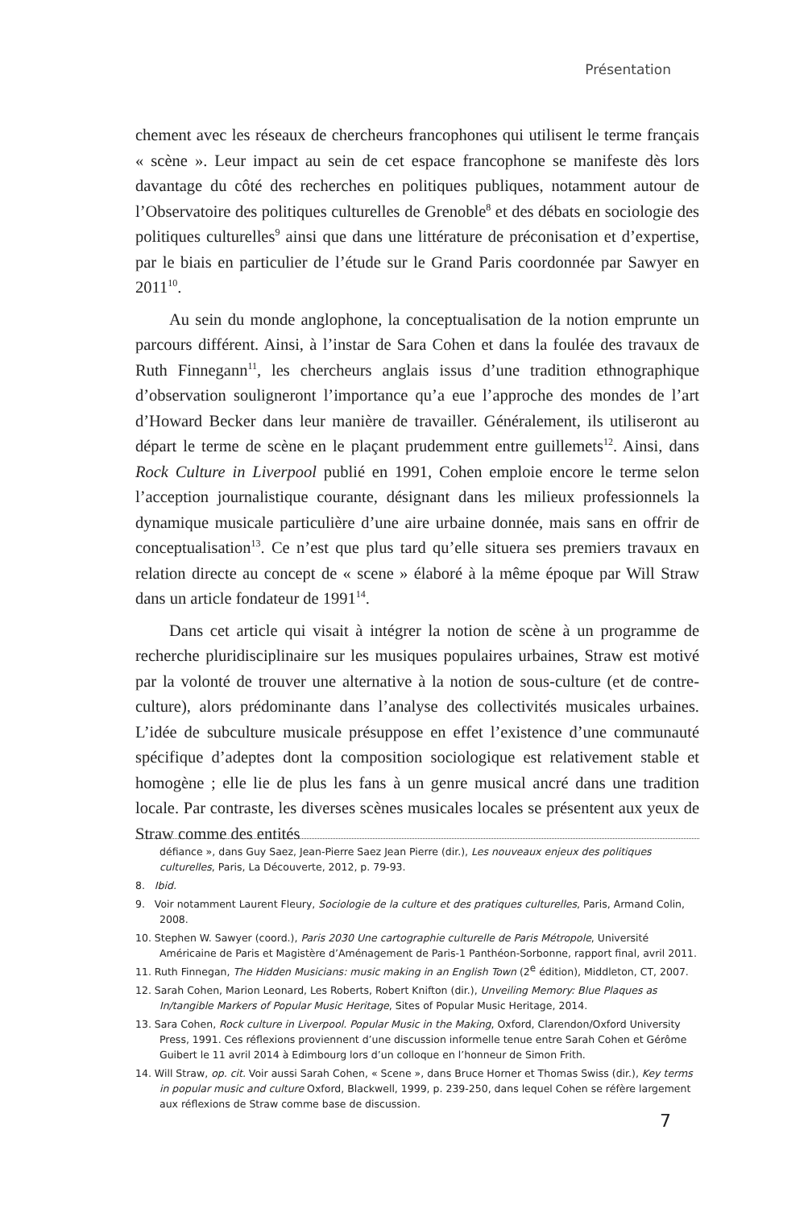Présentation
chement avec les réseaux de chercheurs francophones qui utilisent le terme français « scène ». Leur impact au sein de cet espace francophone se manifeste dès lors davantage du côté des recherches en politiques publiques, notamment autour de l’Observatoire des politiques culturelles de Grenoble<sup>8</sup> et des débats en sociologie des politiques culturelles<sup>9</sup> ainsi que dans une littérature de préconisation et d’expertise, par le biais en particulier de l’étude sur le Grand Paris coordonnée par Sawyer en 2011<sup>10</sup>.
Au sein du monde anglophone, la conceptualisation de la notion emprunte un parcours différent. Ainsi, à l’instar de Sara Cohen et dans la foulée des travaux de Ruth Finnegann<sup>11</sup>, les chercheurs anglais issus d’une tradition ethnographique d’observation souligneront l’importance qu’a eue l’approche des mondes de l’art d’Howard Becker dans leur manière de travailler. Généralement, ils utiliseront au départ le terme de scène en le plaçant prudemment entre guillemets<sup>12</sup>. Ainsi, dans Rock Culture in Liverpool publié en 1991, Cohen emploie encore le terme selon l’acception journalistique courante, désignant dans les milieux professionnels la dynamique musicale particulière d’une aire urbaine donnée, mais sans en offrir de conceptualisation<sup>13</sup>. Ce n’est que plus tard qu’elle situera ses premiers travaux en relation directe au concept de « scene » élaboré à la même époque par Will Straw dans un article fondateur de 1991<sup>14</sup>.
Dans cet article qui visait à intégrer la notion de scène à un programme de recherche pluridisciplinaire sur les musiques populaires urbaines, Straw est motivé par la volonté de trouver une alternative à la notion de sous-culture (et de contre-culture), alors prédominante dans l’analyse des collectivités musicales urbaines. L’idée de subculture musicale présuppose en effet l’existence d’une communauté spécifique d’adeptes dont la composition sociologique est relativement stable et homogène ; elle lie de plus les fans à un genre musical ancré dans une tradition locale. Par contraste, les diverses scènes musicales locales se présentent aux yeux de Straw comme des entités
défiance », dans Guy Saez, Jean-Pierre Saez Jean Pierre (dir.), Les nouveaux enjeux des politiques culturelles, Paris, La Découverte, 2012, p. 79-93.
8. Ibid.
9. Voir notamment Laurent Fleury, Sociologie de la culture et des pratiques culturelles, Paris, Armand Colin, 2008.
10. Stephen W. Sawyer (coord.), Paris 2030 Une cartographie culturelle de Paris Métropole, Université Américaine de Paris et Magistère d’Aménagement de Paris-1 Panthéon-Sorbonne, rapport final, avril 2011.
11. Ruth Finnegan, The Hidden Musicians: music making in an English Town (2<sup>e</sup> édition), Middleton, CT, 2007.
12. Sarah Cohen, Marion Leonard, Les Roberts, Robert Knifton (dir.), Unveiling Memory: Blue Plaques as In/tangible Markers of Popular Music Heritage, Sites of Popular Music Heritage, 2014.
13. Sara Cohen, Rock culture in Liverpool. Popular Music in the Making, Oxford, Clarendon/Oxford University Press, 1991. Ces réflexions proviennent d’une discussion informelle tenue entre Sarah Cohen et Gérôme Guibert le 11 avril 2014 à Edimbourg lors d’un colloque en l’honneur de Simon Frith.
14. Will Straw, op. cit. Voir aussi Sarah Cohen, « Scene », dans Bruce Horner et Thomas Swiss (dir.), Key terms in popular music and culture Oxford, Blackwell, 1999, p. 239-250, dans lequel Cohen se réfère largement aux réflexions de Straw comme base de discussion.
7